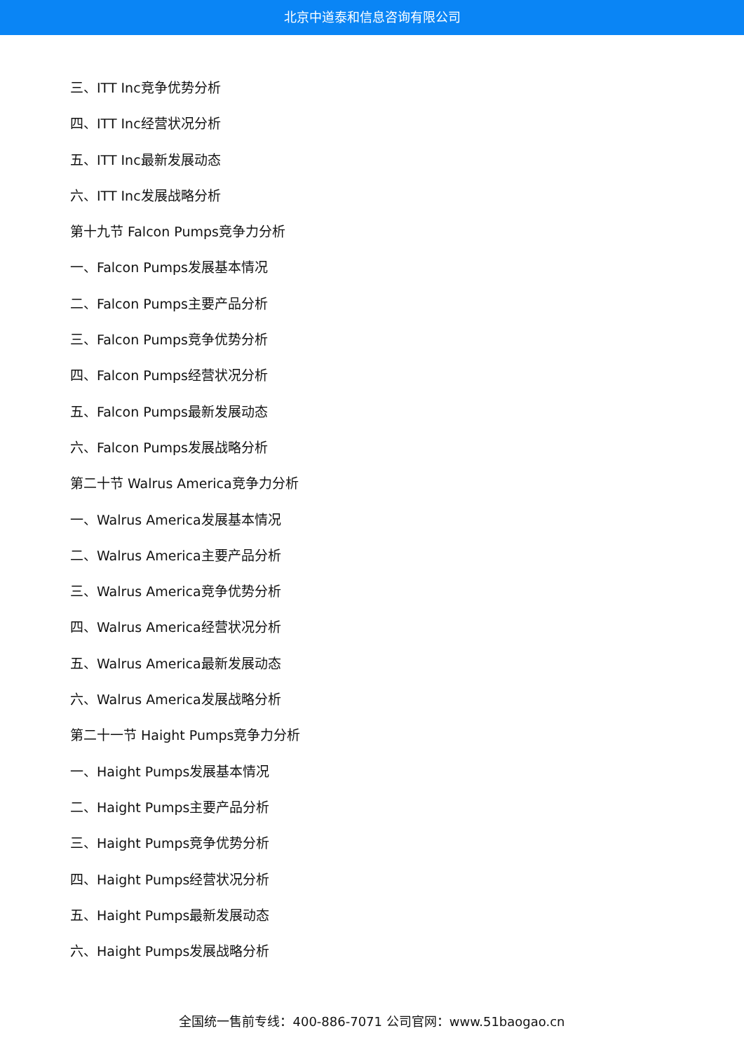北京中道泰和信息咨询有限公司
三、ITT Inc竞争优势分析
四、ITT Inc经营状况分析
五、ITT Inc最新发展动态
六、ITT Inc发展战略分析
第十九节 Falcon Pumps竞争力分析
一、Falcon Pumps发展基本情况
二、Falcon Pumps主要产品分析
三、Falcon Pumps竞争优势分析
四、Falcon Pumps经营状况分析
五、Falcon Pumps最新发展动态
六、Falcon Pumps发展战略分析
第二十节 Walrus America竞争力分析
一、Walrus America发展基本情况
二、Walrus America主要产品分析
三、Walrus America竞争优势分析
四、Walrus America经营状况分析
五、Walrus America最新发展动态
六、Walrus America发展战略分析
第二十一节 Haight Pumps竞争力分析
一、Haight Pumps发展基本情况
二、Haight Pumps主要产品分析
三、Haight Pumps竞争优势分析
四、Haight Pumps经营状况分析
五、Haight Pumps最新发展动态
六、Haight Pumps发展战略分析
全国统一售前专线：400-886-7071 公司官网：www.51baogao.cn